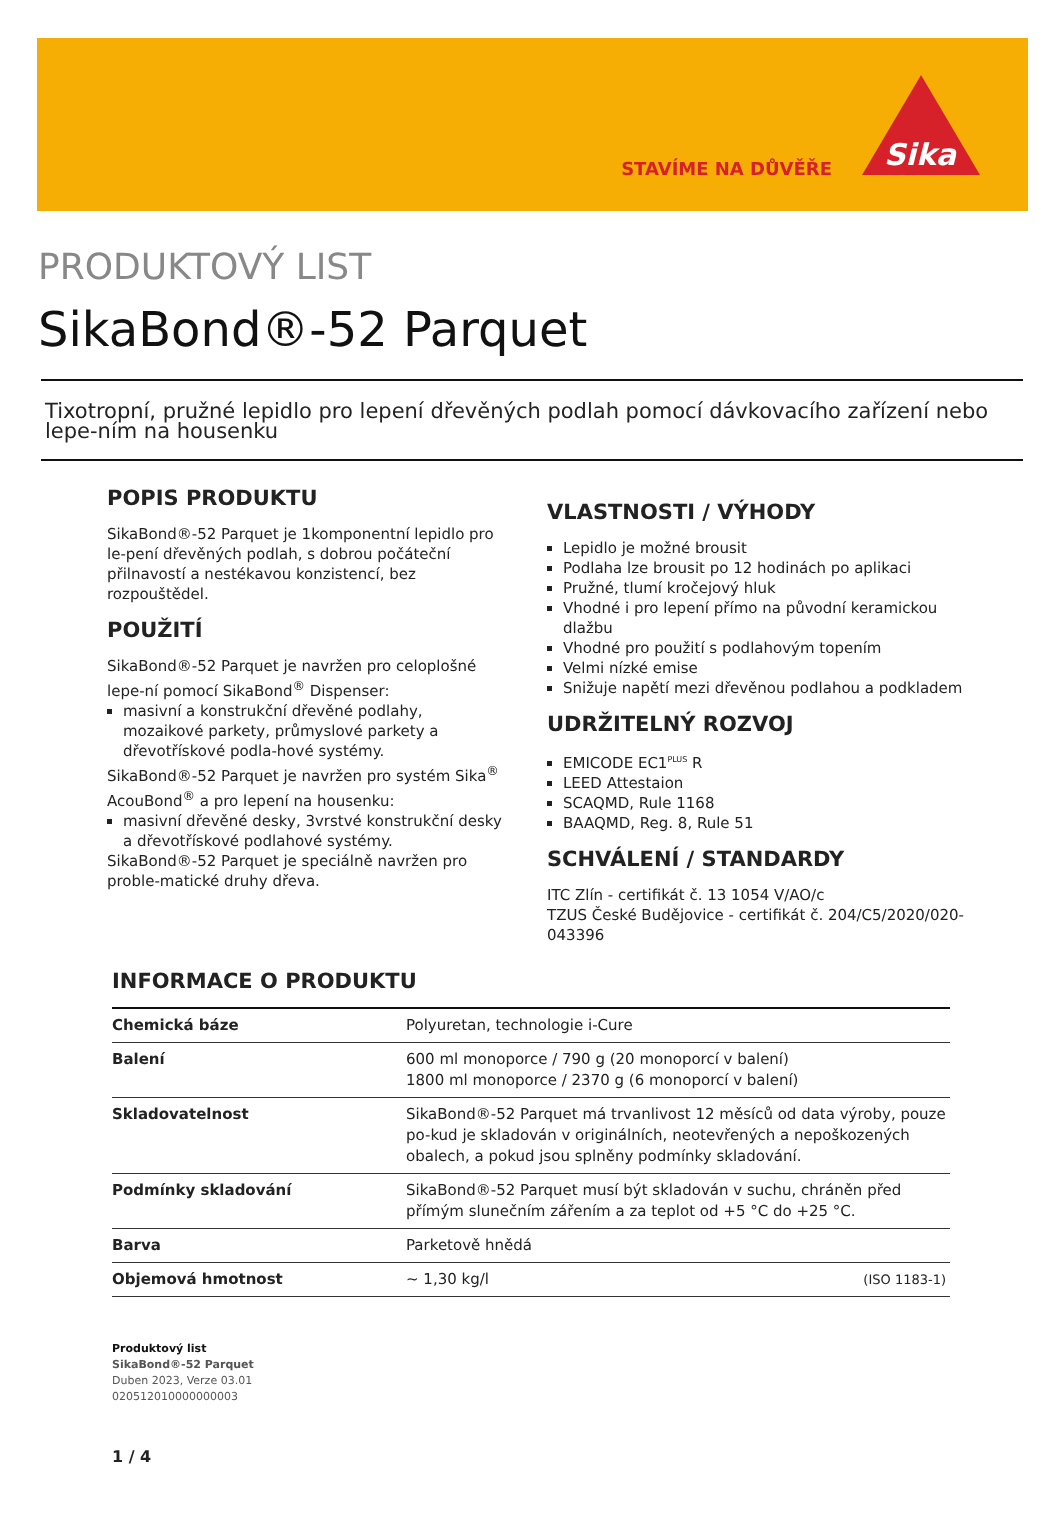STAVÍME NA DŮVĚŘE
Sika
PRODUKTOVÝ LIST
SikaBond®-52 Parquet
Tixotropní, pružné lepidlo pro lepení dřevěných podlah pomocí dávkovacího zařízení nebo lepe-ním na housenku
POPIS PRODUKTU
SikaBond®-52 Parquet je 1komponentní lepidlo pro le-pení dřevěných podlah, s dobrou počáteční přilnavostí a nestékavou konzistencí, bez rozpouštědel.
POUŽITÍ
SikaBond®-52 Parquet je navržen pro celoplošné lepe-ní pomocí SikaBond<sup>®</sup> Dispenser:
masivní a konstrukční dřevěné podlahy, mozaikové parkety, průmyslové parkety a dřevotřískové podla-hové systémy.
SikaBond®-52 Parquet je navržen pro systém Sika<sup>®</sup> AcouBond<sup>®</sup> a pro lepení na housenku:
masivní dřevěné desky, 3vrstvé konstrukční desky a dřevotřískové podlahové systémy.
SikaBond®-52 Parquet je speciálně navržen pro proble-matické druhy dřeva.
VLASTNOSTI / VÝHODY
Lepidlo je možné brousit
Podlaha lze brousit po 12 hodinách po aplikaci
Pružné, tlumí kročejový hluk
Vhodné i pro lepení přímo na původní keramickou dlažbu
Vhodné pro použití s podlahovým topením
Velmi nízké emise
Snižuje napětí mezi dřevěnou podlahou a podkladem
UDRŽITELNÝ ROZVOJ
EMICODE EC1<sup>PLUS</sup> R
LEED Attestaion
SCAQMD, Rule 1168
BAAQMD, Reg. 8, Rule 51
SCHVÁLENÍ / STANDARDY
ITC Zlín - certifikát č. 13 1054 V/AO/c
TZUS České Budějovice - certifikát č. 204/C5/2020/020-043396
INFORMACE O PRODUKTU
| Chemická báze | Polyuretan, technologie i-Cure |
| Balení | 600 ml monoporce / 790 g (20 monoporcí v balení) 1800 ml monoporce / 2370 g (6 monoporcí v balení) |
| Skladovatelnost | SikaBond®-52 Parquet má trvanlivost 12 měsíců od data výroby, pouze po-kud je skladován v originálních, neotevřených a nepoškozených obalech, a pokud jsou splněny podmínky skladování. |
| Podmínky skladování | SikaBond®-52 Parquet musí být skladován v suchu, chráněn před přímým slunečním zářením a za teplot od +5 °C do +25 °C. |
| Barva | Parketově hnědá |
| Objemová hmotnost | ~ 1,30 kg/l (ISO 1183-1) |
Produktový list
SikaBond®-52 Parquet
Duben 2023, Verze 03.01
020512010000000003
1 / 4